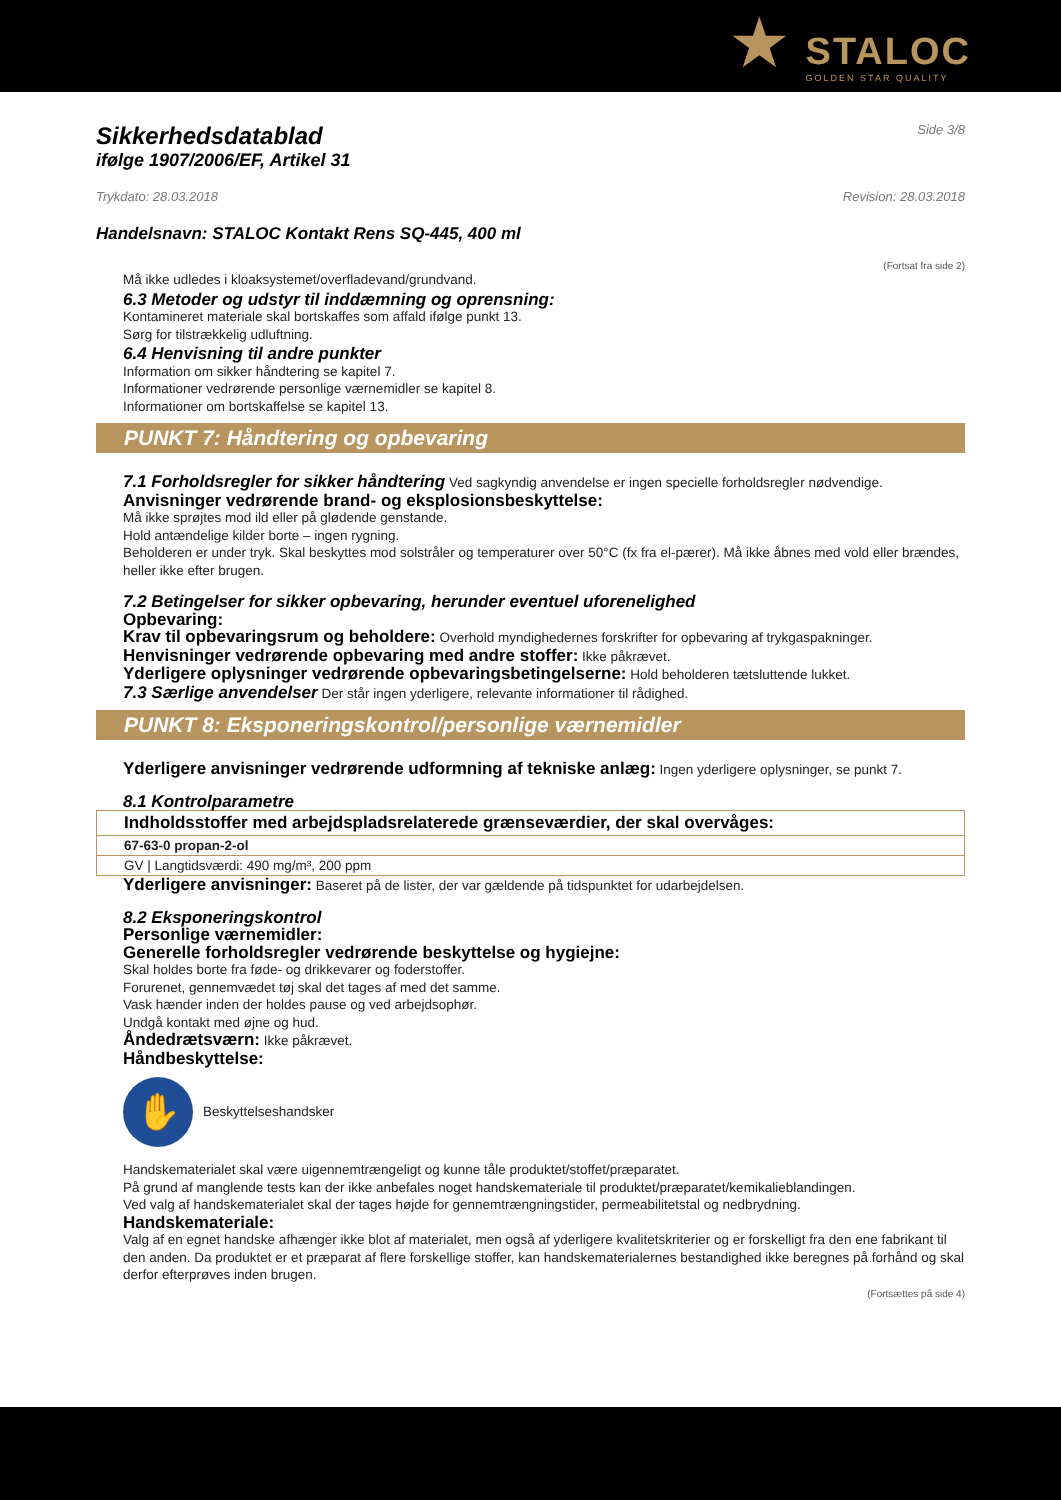★ STALOC
GOLDEN STAR QUALITY
Sikkerhedsdatablad
ifølge 1907/2006/EF, Artikel 31
Side 3/8
Trykdato: 28.03.2018 Revision: 28.03.2018
Handelsnavn: STALOC Kontakt Rens SQ-445, 400 ml
(Fortsat fra side 2)
Må ikke udledes i kloaksystemet/overfladevand/grundvand.
6.3 Metoder og udstyr til inddæmning og oprensning:
Kontamineret materiale skal bortskaffes som affald ifølge punkt 13.
Sørg for tilstrækkelig udluftning.
6.4 Henvisning til andre punkter
Information om sikker håndtering se kapitel 7.
Informationer vedrørende personlige værnemidler se kapitel 8.
Informationer om bortskaffelse se kapitel 13.
PUNKT 7: Håndtering og opbevaring
7.1 Forholdsregler for sikker håndtering Ved sagkyndig anvendelse er ingen specielle forholdsregler nødvendige.
Anvisninger vedrørende brand- og eksplosionsbeskyttelse:
Må ikke sprøjtes mod ild eller på glødende genstande.
Hold antændelige kilder borte – ingen rygning.
Beholderen er under tryk. Skal beskyttes mod solstråler og temperaturer over 50°C (fx fra el-pærer). Må ikke åbnes med vold eller brændes, heller ikke efter brugen.
7.2 Betingelser for sikker opbevaring, herunder eventuel uforenelighed
Opbevaring:
Krav til opbevaringsrum og beholdere: Overhold myndighedernes forskrifter for opbevaring af trykgaspakninger.
Henvisninger vedrørende opbevaring med andre stoffer: Ikke påkrævet.
Yderligere oplysninger vedrørende opbevaringsbetingelserne: Hold beholderen tætsluttende lukket.
7.3 Særlige anvendelser Der står ingen yderligere, relevante informationer til rådighed.
PUNKT 8: Eksponeringskontrol/personlige værnemidler
Yderligere anvisninger vedrørende udformning af tekniske anlæg: Ingen yderligere oplysninger, se punkt 7.
8.1 Kontrolparametre
| Indholdsstoffer med arbejdspladsrelaterede grænseværdier, der skal overvåges: |
| 67-63-0 propan-2-ol |
| GV / Langtidsværdi: 490 mg/m³, 200 ppm |
Yderligere anvisninger: Baseret på de lister, der var gældende på tidspunktet for udarbejdelsen.
8.2 Eksponeringskontrol
Personlige værnemidler:
Generelle forholdsregler vedrørende beskyttelse og hygiejne:
Skal holdes borte fra føde- og drikkevarer og foderstoffer.
Forurenet, gennemvædet tøj skal det tages af med det samme.
Vask hænder inden der holdes pause og ved arbejdsophør.
Undgå kontakt med øjne og hud.
Åndedrætsværn: Ikke påkrævet.
Håndbeskyttelse:
✋
Beskyttelseshandsker
Handskematerialet skal være uigennemtrængeligt og kunne tåle produktet/stoffet/præparatet.
På grund af manglende tests kan der ikke anbefales noget handskemateriale til produktet/præparatet/kemikalieblandingen.
Ved valg af handskematerialet skal der tages højde for gennemtrængningstider, permeabilitetstal og nedbrydning.
Handskemateriale:
Valg af en egnet handske afhænger ikke blot af materialet, men også af yderligere kvalitetskriterier og er forskelligt fra den ene fabrikant til den anden. Da produktet er et præparat af flere forskellige stoffer, kan handskematerialernes bestandighed ikke beregnes på forhånd og skal derfor efterprøves inden brugen.
(Fortsættes på side 4)